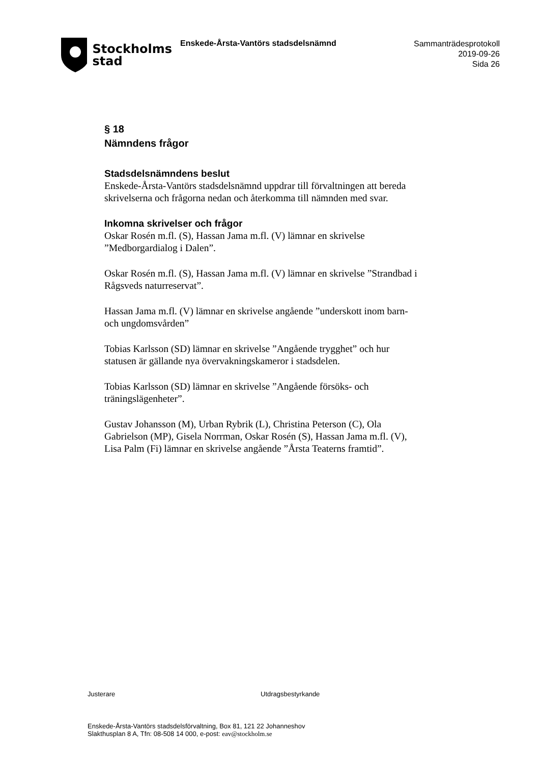Stockholms
stad
Enskede-Årsta-Vantörs stadsdelsnämnd
Sammanträdesprotokoll
2019-09-26
Sida 26
§ 18
Nämndens frågor
Stadsdelsnämndens beslut
Enskede-Årsta-Vantörs stadsdelsnämnd uppdrar till förvaltningen att bereda skrivelserna och frågorna nedan och återkomma till nämnden med svar.
Inkomna skrivelser och frågor
Oskar Rosén m.fl. (S), Hassan Jama m.fl. (V) lämnar en skrivelse ”Medborgardialog i Dalen”.
Oskar Rosén m.fl. (S), Hassan Jama m.fl. (V) lämnar en skrivelse ”Strandbad i Rågsveds naturreservat”.
Hassan Jama m.fl. (V) lämnar en skrivelse angående ”underskott inom barn- och ungdomsvården”
Tobias Karlsson (SD) lämnar en skrivelse ”Angående trygghet” och hur statusen är gällande nya övervakningskameror i stadsdelen.
Tobias Karlsson (SD) lämnar en skrivelse ”Angående försöks- och träningslägenheter”.
Gustav Johansson (M), Urban Rybrik (L), Christina Peterson (C), Ola Gabrielson (MP), Gisela Norrman, Oskar Rosén (S), Hassan Jama m.fl. (V), Lisa Palm (Fi) lämnar en skrivelse angående ”Årsta Teaterns framtid”.
Justerare Utdragsbestyrkande
Enskede-Årsta-Vantörs stadsdelsförvaltning, Box 81, 121 22 Johanneshov
Slakthusplan 8 A, Tfn: 08-508 14 000, e-post: eav@stockholm.se